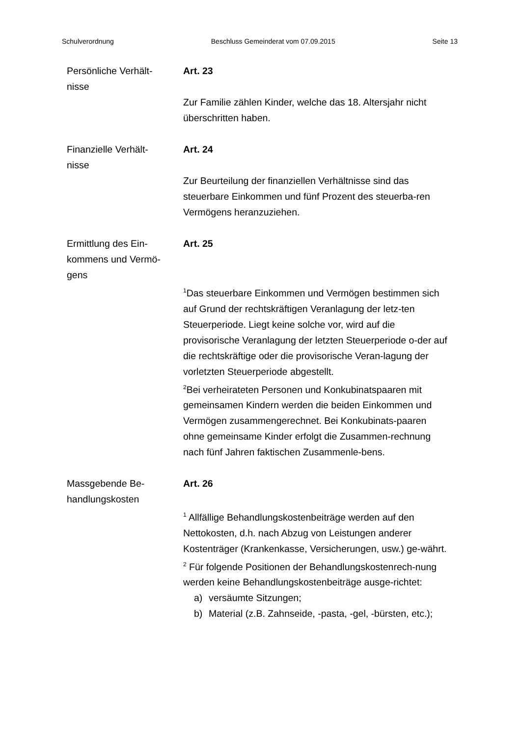Schulverordnung Beschluss Gemeinderat vom 07.09.2015 Seite 13
Persönliche Verhält-
nisse
Art. 23
Zur Familie zählen Kinder, welche das 18. Altersjahr nicht überschritten haben.
Finanzielle Verhält-
nisse
Art. 24
Zur Beurteilung der finanziellen Verhältnisse sind das steuerbare Einkommen und fünf Prozent des steuerba-ren Vermögens heranzuziehen.
Ermittlung des Ein-
kommens und Vermö-
gens
Art. 25
<sup>1</sup> Das steuerbare Einkommen und Vermögen bestimmen sich auf Grund der rechtskräftigen Veranlagung der letz-ten Steuerperiode. Liegt keine solche vor, wird auf die provisorische Veranlagung der letzten Steuerperiode o-der auf die rechtskräftige oder die provisorische Veran-lagung der vorletzten Steuerperiode abgestellt.
<sup>2</sup> Bei verheirateten Personen und Konkubinatspaaren mit gemeinsamen Kindern werden die beiden Einkommen und Vermögen zusammengerechnet. Bei Konkubinats-paaren ohne gemeinsame Kinder erfolgt die Zusammen-rechnung nach fünf Jahren faktischen Zusammenle-bens.
Massgebende Be-
handlungskosten
Art. 26
<sup>1</sup> Allfällige Behandlungskostenbeiträge werden auf den Nettokosten, d.h. nach Abzug von Leistungen anderer Kostenträger (Krankenkasse, Versicherungen, usw.) ge-währt.
<sup>2</sup> Für folgende Positionen der Behandlungskostenrech-nung werden keine Behandlungskostenbeiträge ausge-richtet:
a) versäumte Sitzungen;
b) Material (z.B. Zahnseide, -pasta, -gel, -bürsten, etc.);